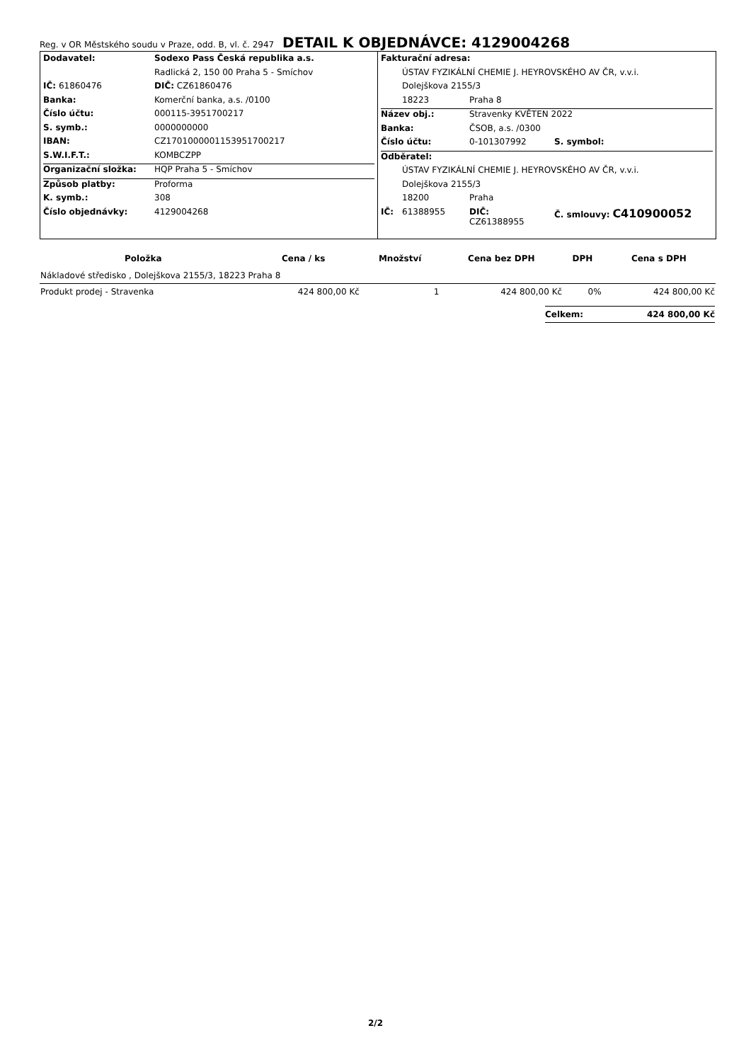Reg. v OR Městského soudu v Praze, odd. B, vl. č. 2947 DETAIL K OBJEDNÁVCE: 4129004268
| Dodavatel: | Sodexo Pass Česká republika a.s. |
| | Radlická 2, 150 00 Praha 5 - Smíchov |
| IČ: 61860476 | DIČ: CZ61860476 |
| Banka: | Komerční banka, a.s. /0100 |
| Číslo účtu: | 000115-3951700217 |
| S. symb.: | 0000000000 |
| IBAN: | CZ1701000001153951700217 |
| S.W.I.F.T.: | KOMBCZPP |
| Organizační složka: | HQP Praha 5 - Smíchov |
| Způsob platby: | Proforma |
| K. symb.: | 308 |
| Číslo objednávky: | 4129004268 |
| Fakturační adresa: | | | |
| | ÚSTAV FYZIKÁLNÍ CHEMIE J. HEYROVSKÉHO AV ČR, v.v.i. | | |
| | Dolejškova 2155/3 | | |
| | 18223 | Praha 8 | |
| Název obj.: | | Stravenky KVĚTEN 2022 | |
| Banka: | | ČSOB, a.s. /0300 | |
| Číslo účtu: | | 0-101307992 | S. symbol: |
| Odběratel: | | | |
| | ÚSTAV FYZIKÁLNÍ CHEMIE J. HEYROVSKÉHO AV ČR, v.v.i. | | |
| | Dolejškova 2155/3 | | |
| | 18200 | Praha | |
| IČ: | 61388955 | DIČ: CZ61388955 | Č. smlouvy: C410900052 |
| Položka | Cena / ks | Množství | Cena bez DPH | DPH | Cena s DPH |
| --- | --- | --- | --- | --- | --- |
| Nákladové středisko , Dolejškova 2155/3, 18223 Praha 8 | | | | | |
| Produkt prodej - Stravenka | 424 800,00 Kč | 1 | 424 800,00 Kč | 0% | 424 800,00 Kč |
Celkem: 424 800,00 Kč
2/2